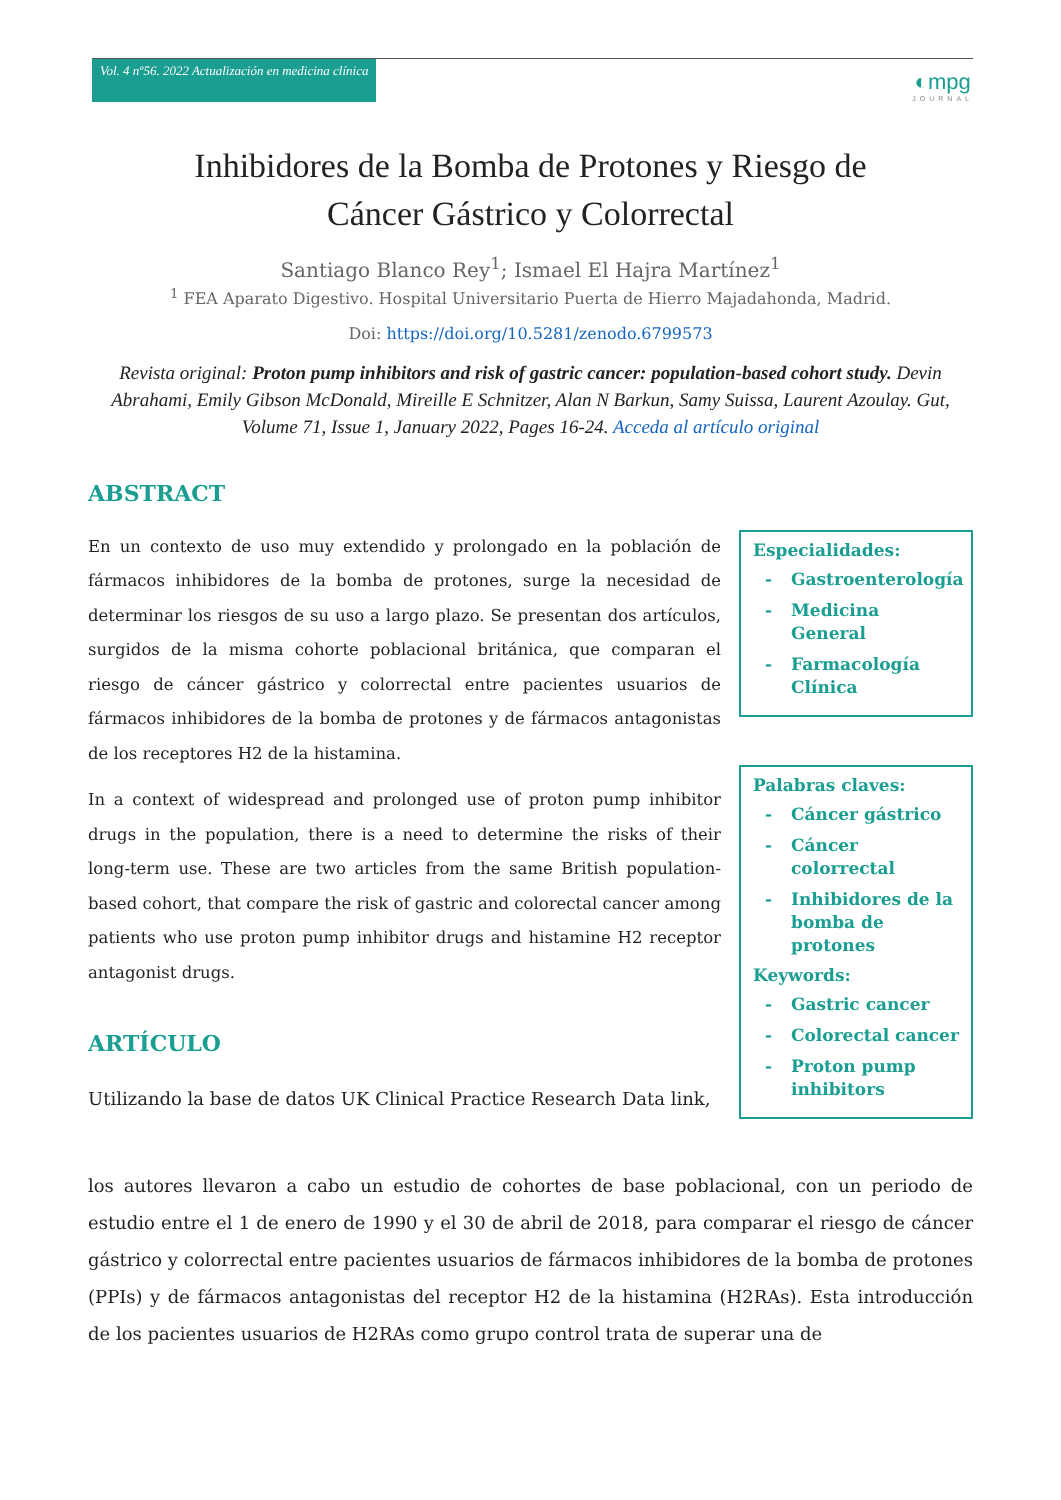Vol. 4 nº56. 2022 Actualización en medicina clínica
◐mpg
JOURNAL
Inhibidores de la Bomba de Protones y Riesgo de
Cáncer Gástrico y Colorrectal
Santiago Blanco Rey<sup>1</sup>; Ismael El Hajra Martínez<sup>1</sup>
<sup>1</sup> FEA Aparato Digestivo. Hospital Universitario Puerta de Hierro Majadahonda, Madrid.
Doi: https://doi.org/10.5281/zenodo.6799573
Revista original: Proton pump inhibitors and risk of gastric cancer: population-based cohort study. Devin Abrahami, Emily Gibson McDonald, Mireille E Schnitzer, Alan N Barkun, Samy Suissa, Laurent Azoulay. Gut, Volume 71, Issue 1, January 2022, Pages 16-24. Acceda al artículo original
ABSTRACT
En un contexto de uso muy extendido y prolongado en la población de fármacos inhibidores de la bomba de protones, surge la necesidad de determinar los riesgos de su uso a largo plazo. Se presentan dos artículos, surgidos de la misma cohorte poblacional británica, que comparan el riesgo de cáncer gástrico y colorrectal entre pacientes usuarios de fármacos inhibidores de la bomba de protones y de fármacos antagonistas de los receptores H2 de la histamina.
In a context of widespread and prolonged use of proton pump inhibitor drugs in the population, there is a need to determine the risks of their long-term use. These are two articles from the same British population-based cohort, that compare the risk of gastric and colorectal cancer among patients who use proton pump inhibitor drugs and histamine H2 receptor antagonist drugs.
ARTÍCULO
Utilizando la base de datos UK Clinical Practice Research Data link,
Especialidades:
- Gastroenterología
- Medicina General
- Farmacología Clínica
Palabras claves:
- Cáncer gástrico
- Cáncer colorrectal
- Inhibidores de la bomba de protones
Keywords:
- Gastric cancer
- Colorectal cancer
- Proton pump inhibitors
los autores llevaron a cabo un estudio de cohortes de base poblacional, con un periodo de estudio entre el 1 de enero de 1990 y el 30 de abril de 2018, para comparar el riesgo de cáncer gástrico y colorrectal entre pacientes usuarios de fármacos inhibidores de la bomba de protones (PPIs) y de fármacos antagonistas del receptor H2 de la histamina (H2RAs). Esta introducción de los pacientes usuarios de H2RAs como grupo control trata de superar una de